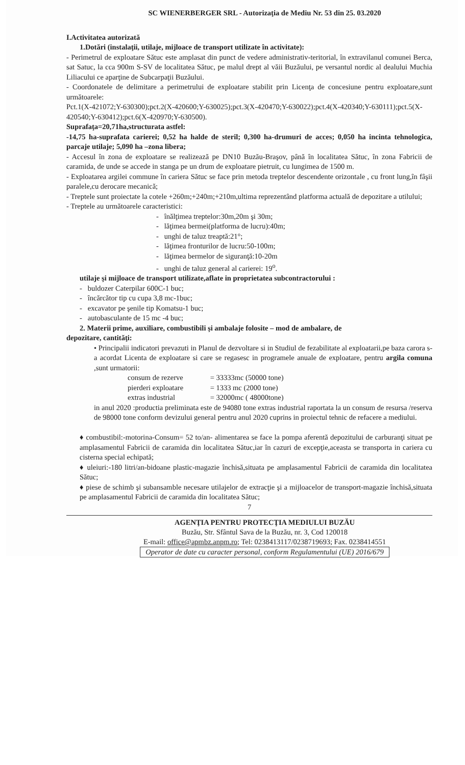SC WIENERBERGER SRL - Autorizaţia de Mediu Nr. 53 din 25. 03.2020
I.Activitatea autorizată
1.Dotări (instalaţii, utilaje, mijloace de transport utilizate în activitate):
- Perimetrul de exploatare Sătuc este amplasat din punct de vedere administrativ-teritorial, în extravilanul comunei Berca, sat Satuc, la cca 900m S-SV de localitatea Sătuc, pe malul drept al văii Buzăului, pe versantul nordic al dealului Muchia Liliacului ce aparţine de Subcarpaţii Buzăului.
- Coordonatele de delimitare a perimetrului de exploatare stabilit prin Licenţa de concesiune pentru exploatare,sunt următoarele:
Pct.1(X-421072;Y-630300);pct.2(X-420600;Y-630025);pct.3(X-420470;Y-630022);pct.4(X-420340;Y-630111);pct.5(X-420540;Y-630412);pct.6(X-420970;Y-630500).
Suprafaţa=20,71ha,structurata astfel:
-14,75 ha-suprafata carierei; 0,52 ha halde de steril; 0,300 ha-drumuri de acces; 0,050 ha incinta tehnologica, parcaje utilaje; 5,090 ha –zona libera;
- Accesul în zona de exploatare se realizează pe DN10 Buzău-Braşov, până în localitatea Sătuc, în zona Fabricii de caramida, de unde se accede in stanga pe un drum de exploatare pietruit, cu lungimea de 1500 m.
- Exploatarea argilei commune în cariera Sătuc se face prin metoda treptelor descendente orizontale , cu front lung,în fâşii paralele,cu derocare mecanică;
- Treptele sunt proiectate la cotele +260m;+240m;+210m,ultima reprezentând platforma actuală de depozitare a utilului;
- Treptele au următoarele caracteristici:
- înălţimea treptelor:30m,20m şi 30m;
- lăţimea bermei(platforma de lucru):40m;
- unghi de taluz treaptă:21°;
- lăţimea fronturilor de lucru:50-100m;
- lăţimea bermelor de siguranţă:10-20m
- unghi de taluz general al carierei: 19<sup>o</sup>.
utilaje şi mijloace de transport utilizate,aflate in proprietatea subcontractorului :
- buldozer Caterpilar 600C-1 buc;
- încărcător tip cu cupa 3,8 mc-1buc;
- excavator pe şenile tip Komatsu-1 buc;
- autobasculante de 15 mc -4 buc;
2. Materii prime, auxiliare, combustibili şi ambalaje folosite – mod de ambalare, de
depozitare, cantităţi:
• Principalii indicatori prevazuti in Planul de dezvoltare si in Studiul de fezabilitate al exploatarii,pe baza carora s-a acordat Licenta de exploatare si care se regasesc in programele anuale de exploatare, pentru argila comuna ,sunt urmatorii:
consum de rezerve = 33333mc (50000 tone)
pierderi exploatare = 1333 mc (2000 tone)
extras industrial = 32000mc ( 48000tone)
in anul 2020 :productia preliminata este de 94080 tone extras industrial raportata la un consum de resursa /reserva de 98000 tone conform devizului general pentru anul 2020 cuprins in proiectul tehnic de refacere a mediului.
♦ combustibil:-motorina-Consum= 52 to/an- alimentarea se face la pompa aferentă depozitului de carburanţi situat pe amplasamentul Fabricii de caramida din localitatea Sătuc,iar în cazuri de excepţie,aceasta se transporta in cariera cu cisterna special echipată;
♦ uleiuri:-180 litri/an-bidoane plastic-magazie închisă,situata pe amplasamentul Fabricii de caramida din localitatea Sătuc;
♦ piese de schimb şi subansamble necesare utilajelor de extracţie şi a mijloacelor de transport-magazie închisă,situata pe amplasamentul Fabricii de caramida din localitatea Sătuc;
7
AGENŢIA PENTRU PROTECŢIA MEDIULUI BUZĂU
Buzău, Str. Sfântul Sava de la Buzău, nr. 3, Cod 120018
E-mail: office@apmbz.anpm.ro; Tel: 0238413117/0238719693; Fax. 0238414551
Operator de date cu caracter personal, conform Regulamentului (UE) 2016/679